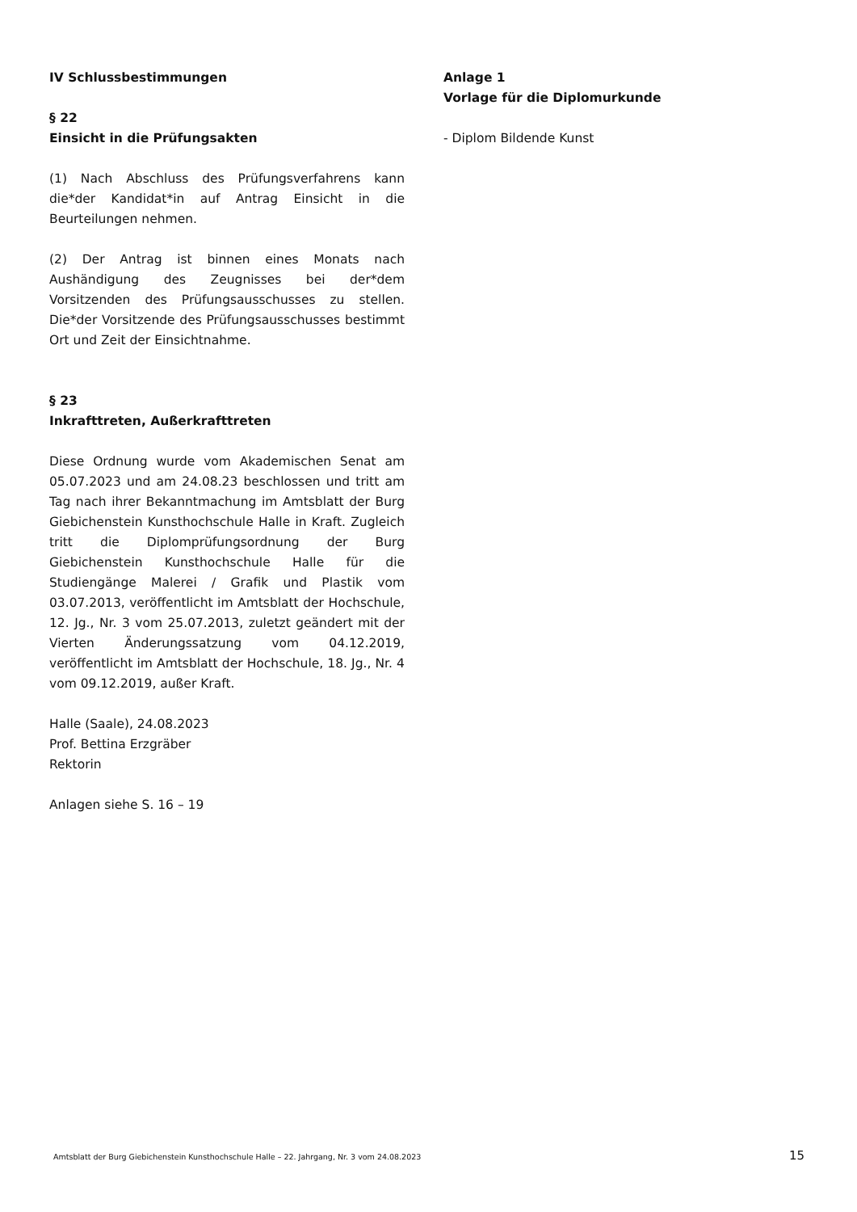IV Schlussbestimmungen
§ 22
Einsicht in die Prüfungsakten
(1) Nach Abschluss des Prüfungsverfahrens kann die*der Kandidat*in auf Antrag Einsicht in die Beurteilungen nehmen.
(2) Der Antrag ist binnen eines Monats nach Aushändigung des Zeugnisses bei der*dem Vorsitzenden des Prüfungsausschusses zu stellen. Die*der Vorsitzende des Prüfungsausschusses bestimmt Ort und Zeit der Einsichtnahme.
§ 23
Inkrafttreten, Außerkrafttreten
Diese Ordnung wurde vom Akademischen Senat am 05.07.2023 und am 24.08.23 beschlossen und tritt am Tag nach ihrer Bekanntmachung im Amtsblatt der Burg Giebichenstein Kunsthochschule Halle in Kraft. Zugleich tritt die Diplomprüfungsordnung der Burg Giebichenstein Kunsthochschule Halle für die Studiengänge Malerei / Grafik und Plastik vom 03.07.2013, veröffentlicht im Amtsblatt der Hochschule, 12. Jg., Nr. 3 vom 25.07.2013, zuletzt geändert mit der Vierten Änderungssatzung vom 04.12.2019, veröffentlicht im Amtsblatt der Hochschule, 18. Jg., Nr. 4 vom 09.12.2019, außer Kraft.
Halle (Saale), 24.08.2023
Prof. Bettina Erzgräber
Rektorin
Anlagen siehe S. 16 – 19
Anlage 1
Vorlage für die Diplomurkunde
- Diplom Bildende Kunst
Amtsblatt der Burg Giebichenstein Kunsthochschule Halle – 22. Jahrgang, Nr. 3 vom 24.08.2023 15